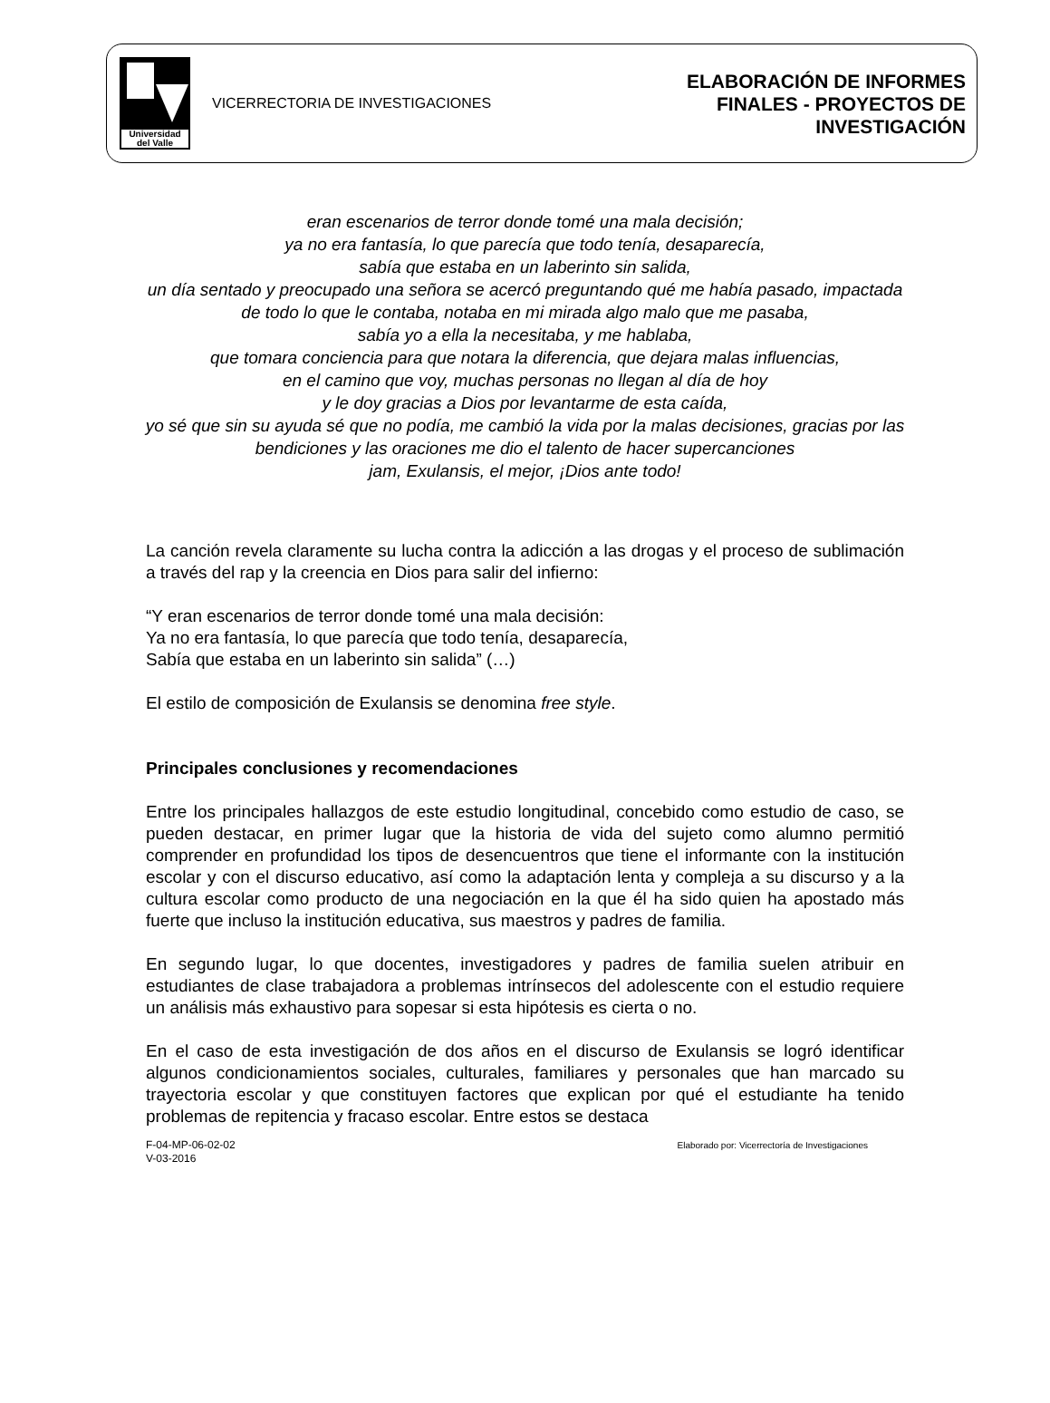Universidad
del Valle
VICERRECTORIA DE INVESTIGACIONES
ELABORACIÓN DE INFORMES
FINALES - PROYECTOS DE
INVESTIGACIÓN
eran escenarios de terror donde tomé una mala decisión;
ya no era fantasía, lo que parecía que todo tenía, desaparecía,
sabía que estaba en un laberinto sin salida,
un día sentado y preocupado una señora se acercó preguntando qué me había pasado, impactada de todo lo que le contaba, notaba en mi mirada algo malo que me pasaba,
sabía yo a ella la necesitaba, y me hablaba,
que tomara conciencia para que notara la diferencia, que dejara malas influencias,
en el camino que voy, muchas personas no llegan al día de hoy
y le doy gracias a Dios por levantarme de esta caída,
yo sé que sin su ayuda sé que no podía, me cambió la vida por la malas decisiones, gracias por las bendiciones y las oraciones me dio el talento de hacer supercanciones
jam, Exulansis, el mejor, ¡Dios ante todo!
La canción revela claramente su lucha contra la adicción a las drogas y el proceso de sublimación a través del rap y la creencia en Dios para salir del infierno:
“Y eran escenarios de terror donde tomé una mala decisión:
Ya no era fantasía, lo que parecía que todo tenía, desaparecía,
Sabía que estaba en un laberinto sin salida” (…)
El estilo de composición de Exulansis se denomina free style.
Principales conclusiones y recomendaciones
Entre los principales hallazgos de este estudio longitudinal, concebido como estudio de caso, se pueden destacar, en primer lugar que la historia de vida del sujeto como alumno permitió comprender en profundidad los tipos de desencuentros que tiene el informante con la institución escolar y con el discurso educativo, así como la adaptación lenta y compleja a su discurso y a la cultura escolar como producto de una negociación en la que él ha sido quien ha apostado más fuerte que incluso la institución educativa, sus maestros y padres de familia.
En segundo lugar, lo que docentes, investigadores y padres de familia suelen atribuir en estudiantes de clase trabajadora a problemas intrínsecos del adolescente con el estudio requiere un análisis más exhaustivo para sopesar si esta hipótesis es cierta o no.
En el caso de esta investigación de dos años en el discurso de Exulansis se logró identificar algunos condicionamientos sociales, culturales, familiares y personales que han marcado su trayectoria escolar y que constituyen factores que explican por qué el estudiante ha tenido problemas de repitencia y fracaso escolar. Entre estos se destaca
F-04-MP-06-02-02
V-03-2016
Elaborado por: Vicerrectoría de Investigaciones